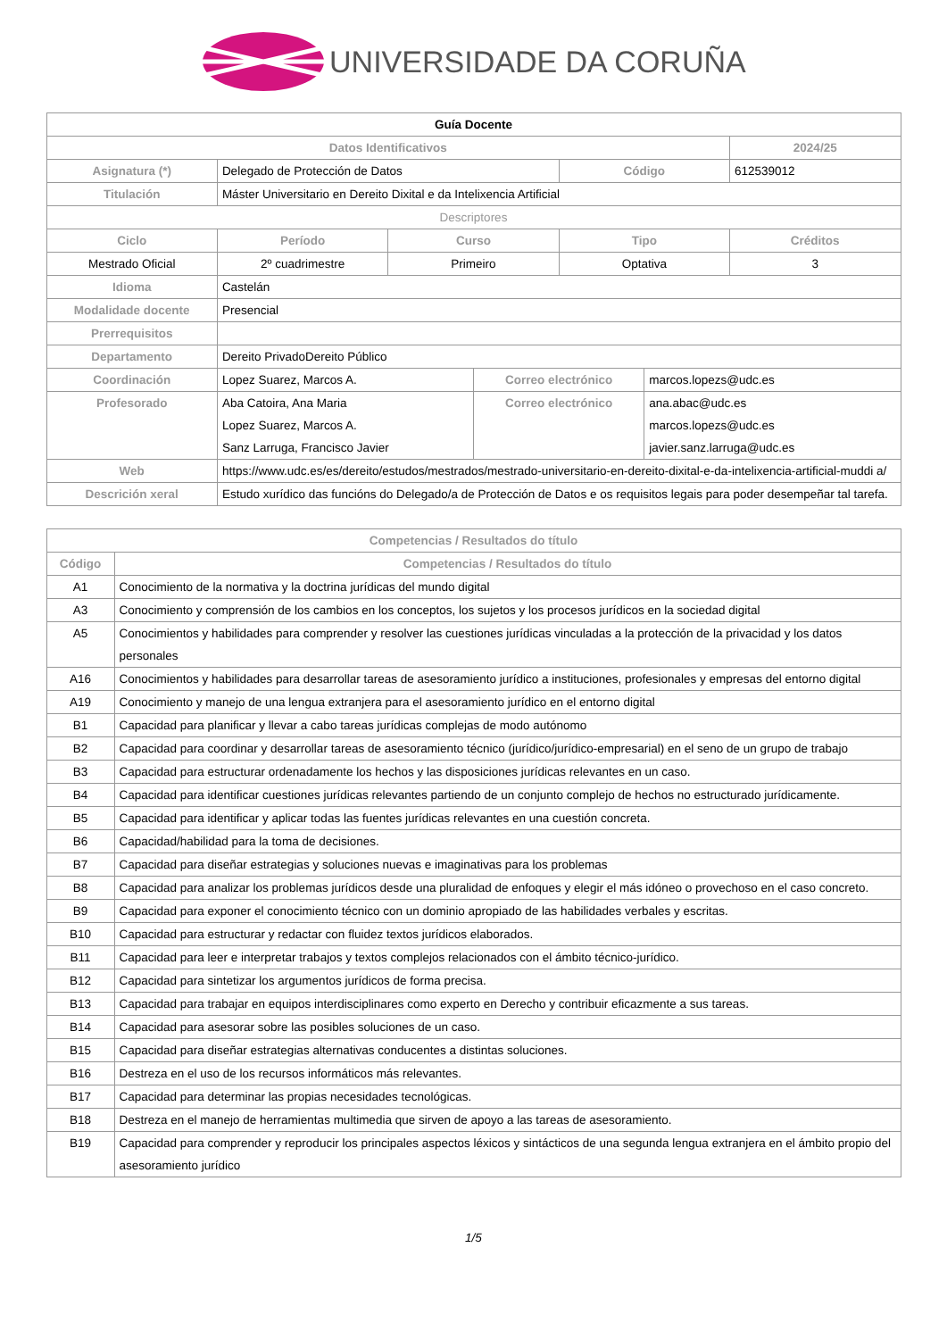UNIVERSIDADE DA CORUÑA
| Guía Docente | | | | | | |
| Datos Identificativos | | | | | | 2024/25 |
| Asignatura (*) | Delegado de Protección de Datos | | | Código | | 612539012 |
| Titulación | Máster Universitario en Dereito Dixital e da Intelixencia Artificial | | | | | |
| Descriptores | | | | | | |
| Ciclo | Período | Curso | | Tipo | | Créditos |
| Mestrado Oficial | 2º cuadrimestre | Primeiro | | Optativa | | 3 |
| Idioma | Castelán | | | | | |
| Modalidade docente | Presencial | | | | | |
| Prerrequisitos | | | | | | |
| Departamento | Dereito PrivadoDereito Público | | | | | |
| Coordinación | Lopez Suarez, Marcos A. | | Correo electrónico | | marcos.lopezs@udc.es | |
| Profesorado | Aba Catoira, Ana Maria Lopez Suarez, Marcos A. Sanz Larruga, Francisco Javier | | Correo electrónico | | ana.abac@udc.es marcos.lopezs@udc.es javier.sanz.larruga@udc.es | |
| Web | https://www.udc.es/es/dereito/estudos/mestrados/mestrado-universitario-en-dereito-dixital-e-da-intelixencia-artificial-muddi a/ | | | | | |
| Descrición xeral | Estudo xurídico das funcións do Delegado/a de Protección de Datos e os requisitos legais para poder desempeñar tal tarefa. | | | | | |
| Competencias / Resultados do título | |
| --- | --- |
| Código | Competencias / Resultados do título |
| A1 | Conocimiento de la normativa y la doctrina jurídicas del mundo digital |
| A3 | Conocimiento y comprensión de los cambios en los conceptos, los sujetos y los procesos jurídicos en la sociedad digital |
| A5 | Conocimientos y habilidades para comprender y resolver las cuestiones jurídicas vinculadas a la protección de la privacidad y los datos personales |
| A16 | Conocimientos y habilidades para desarrollar tareas de asesoramiento jurídico a instituciones, profesionales y empresas del entorno digital |
| A19 | Conocimiento y manejo de una lengua extranjera para el asesoramiento jurídico en el entorno digital |
| B1 | Capacidad para planificar y llevar a cabo tareas jurídicas complejas de modo autónomo |
| B2 | Capacidad para coordinar y desarrollar tareas de asesoramiento técnico (jurídico/jurídico-empresarial) en el seno de un grupo de trabajo |
| B3 | Capacidad para estructurar ordenadamente los hechos y las disposiciones jurídicas relevantes en un caso. |
| B4 | Capacidad para identificar cuestiones jurídicas relevantes partiendo de un conjunto complejo de hechos no estructurado jurídicamente. |
| B5 | Capacidad para identificar y aplicar todas las fuentes jurídicas relevantes en una cuestión concreta. |
| B6 | Capacidad/habilidad para la toma de decisiones. |
| B7 | Capacidad para diseñar estrategias y soluciones nuevas e imaginativas para los problemas |
| B8 | Capacidad para analizar los problemas jurídicos desde una pluralidad de enfoques y elegir el más idóneo o provechoso en el caso concreto. |
| B9 | Capacidad para exponer el conocimiento técnico con un dominio apropiado de las habilidades verbales y escritas. |
| B10 | Capacidad para estructurar y redactar con fluidez textos jurídicos elaborados. |
| B11 | Capacidad para leer e interpretar trabajos y textos complejos relacionados con el ámbito técnico-jurídico. |
| B12 | Capacidad para sintetizar los argumentos jurídicos de forma precisa. |
| B13 | Capacidad para trabajar en equipos interdisciplinares como experto en Derecho y contribuir eficazmente a sus tareas. |
| B14 | Capacidad para asesorar sobre las posibles soluciones de un caso. |
| B15 | Capacidad para diseñar estrategias alternativas conducentes a distintas soluciones. |
| B16 | Destreza en el uso de los recursos informáticos más relevantes. |
| B17 | Capacidad para determinar las propias necesidades tecnológicas. |
| B18 | Destreza en el manejo de herramientas multimedia que sirven de apoyo a las tareas de asesoramiento. |
| B19 | Capacidad para comprender y reproducir los principales aspectos léxicos y sintácticos de una segunda lengua extranjera en el ámbito propio del asesoramiento jurídico |
1/5